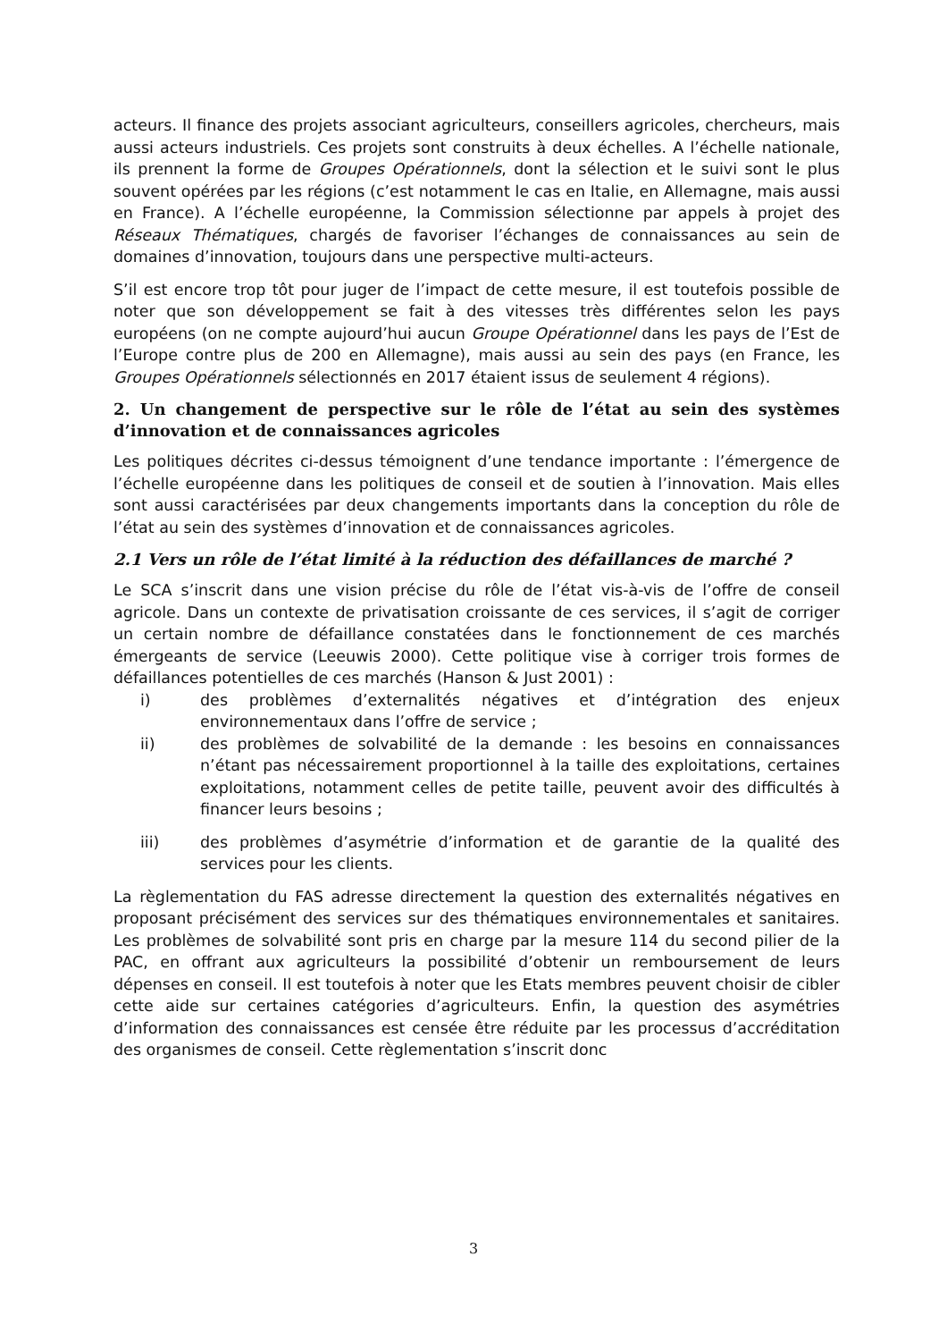acteurs. Il finance des projets associant agriculteurs, conseillers agricoles, chercheurs, mais aussi acteurs industriels. Ces projets sont construits à deux échelles. A l’échelle nationale, ils prennent la forme de Groupes Opérationnels, dont la sélection et le suivi sont le plus souvent opérées par les régions (c’est notamment le cas en Italie, en Allemagne, mais aussi en France). A l’échelle européenne, la Commission sélectionne par appels à projet des Réseaux Thématiques, chargés de favoriser l’échanges de connaissances au sein de domaines d’innovation, toujours dans une perspective multi-acteurs.
S’il est encore trop tôt pour juger de l’impact de cette mesure, il est toutefois possible de noter que son développement se fait à des vitesses très différentes selon les pays européens (on ne compte aujourd’hui aucun Groupe Opérationnel dans les pays de l’Est de l’Europe contre plus de 200 en Allemagne), mais aussi au sein des pays (en France, les Groupes Opérationnels sélectionnés en 2017 étaient issus de seulement 4 régions).
2. Un changement de perspective sur le rôle de l’état au sein des systèmes d’innovation et de connaissances agricoles
Les politiques décrites ci-dessus témoignent d’une tendance importante : l’émergence de l’échelle européenne dans les politiques de conseil et de soutien à l’innovation. Mais elles sont aussi caractérisées par deux changements importants dans la conception du rôle de l’état au sein des systèmes d’innovation et de connaissances agricoles.
2.1 Vers un rôle de l’état limité à la réduction des défaillances de marché ?
Le SCA s’inscrit dans une vision précise du rôle de l’état vis-à-vis de l’offre de conseil agricole. Dans un contexte de privatisation croissante de ces services, il s’agit de corriger un certain nombre de défaillance constatées dans le fonctionnement de ces marchés émergeants de service (Leeuwis 2000). Cette politique vise à corriger trois formes de défaillances potentielles de ces marchés (Hanson & Just 2001) :
i) des problèmes d’externalités négatives et d’intégration des enjeux environnementaux dans l’offre de service ;
ii) des problèmes de solvabilité de la demande : les besoins en connaissances n’étant pas nécessairement proportionnel à la taille des exploitations, certaines exploitations, notamment celles de petite taille, peuvent avoir des difficultés à financer leurs besoins ;
iii) des problèmes d’asymétrie d’information et de garantie de la qualité des services pour les clients.
La règlementation du FAS adresse directement la question des externalités négatives en proposant précisément des services sur des thématiques environnementales et sanitaires. Les problèmes de solvabilité sont pris en charge par la mesure 114 du second pilier de la PAC, en offrant aux agriculteurs la possibilité d’obtenir un remboursement de leurs dépenses en conseil. Il est toutefois à noter que les Etats membres peuvent choisir de cibler cette aide sur certaines catégories d’agriculteurs. Enfin, la question des asymétries d’information des connaissances est censée être réduite par les processus d’accréditation des organismes de conseil. Cette règlementation s’inscrit donc
3